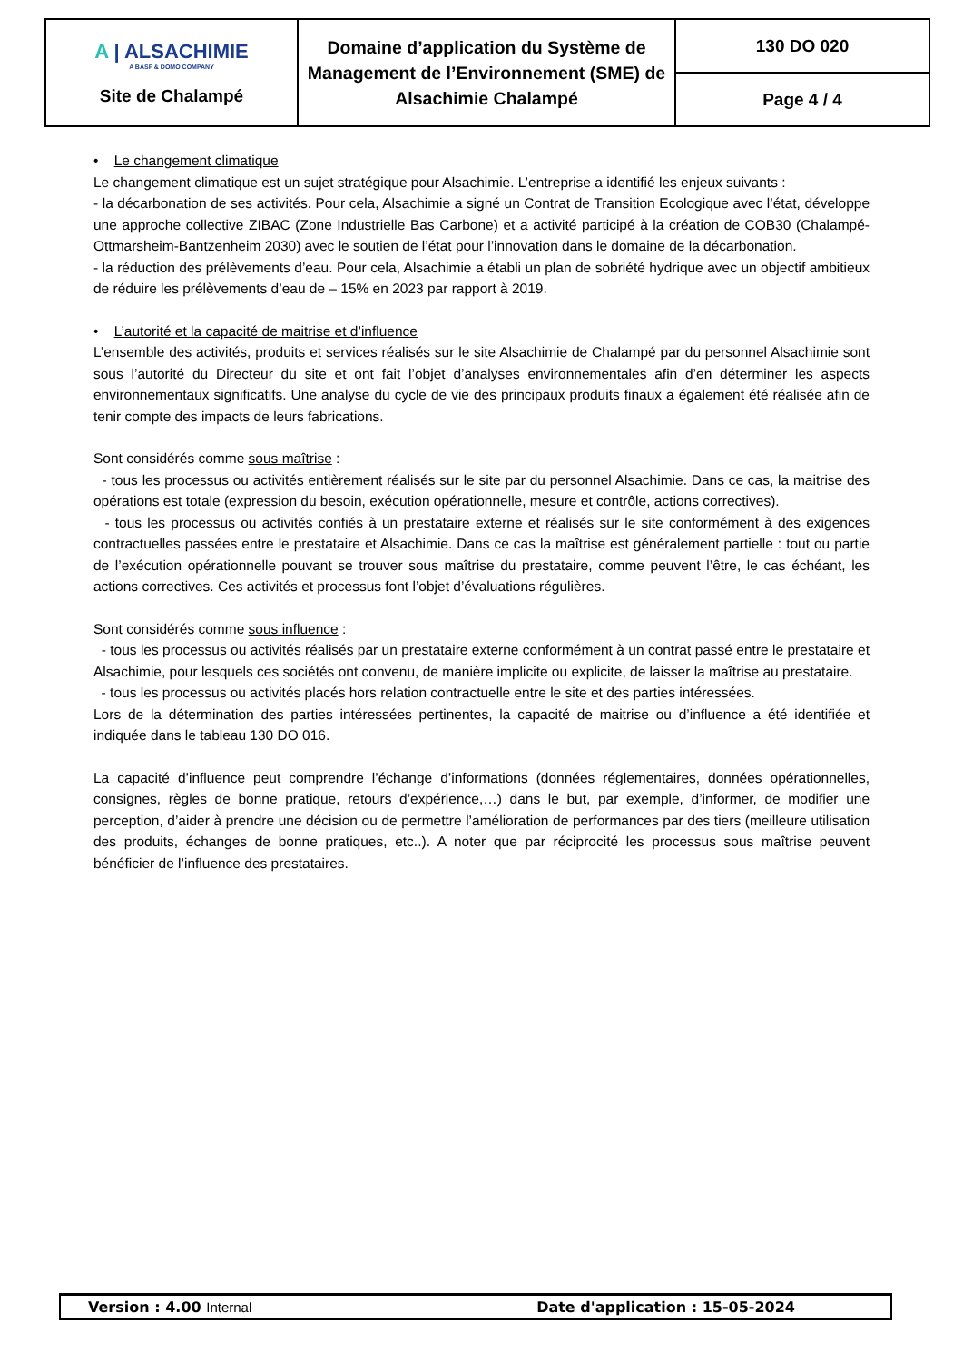| A / ALSACHIMIE A BASF & DOMO COMPANY Site de Chalampé | Domaine d’application du Système de Management de l’Environnement (SME) de Alsachimie Chalampé | 130 DO 020 |
| | | Page 4 / 4 |
• Le changement climatique
Le changement climatique est un sujet stratégique pour Alsachimie. L’entreprise a identifié les enjeux suivants :
- la décarbonation de ses activités. Pour cela, Alsachimie a signé un Contrat de Transition Ecologique avec l’état, développe une approche collective ZIBAC (Zone Industrielle Bas Carbone) et a activité participé à la création de COB30 (Chalampé-Ottmarsheim-Bantzenheim 2030) avec le soutien de l’état pour l’innovation dans le domaine de la décarbonation.
- la réduction des prélèvements d’eau. Pour cela, Alsachimie a établi un plan de sobriété hydrique avec un objectif ambitieux de réduire les prélèvements d’eau de – 15% en 2023 par rapport à 2019.
• L’autorité et la capacité de maitrise et d’influence
L’ensemble des activités, produits et services réalisés sur le site Alsachimie de Chalampé par du personnel Alsachimie sont sous l’autorité du Directeur du site et ont fait l’objet d’analyses environnementales afin d’en déterminer les aspects environnementaux significatifs. Une analyse du cycle de vie des principaux produits finaux a également été réalisée afin de tenir compte des impacts de leurs fabrications.
Sont considérés comme sous maîtrise :
- tous les processus ou activités entièrement réalisés sur le site par du personnel Alsachimie. Dans ce cas, la maitrise des opérations est totale (expression du besoin, exécution opérationnelle, mesure et contrôle, actions correctives).
- tous les processus ou activités confiés à un prestataire externe et réalisés sur le site conformément à des exigences contractuelles passées entre le prestataire et Alsachimie. Dans ce cas la maîtrise est généralement partielle : tout ou partie de l’exécution opérationnelle pouvant se trouver sous maîtrise du prestataire, comme peuvent l’être, le cas échéant, les actions correctives. Ces activités et processus font l’objet d’évaluations régulières.
Sont considérés comme sous influence :
- tous les processus ou activités réalisés par un prestataire externe conformément à un contrat passé entre le prestataire et Alsachimie, pour lesquels ces sociétés ont convenu, de manière implicite ou explicite, de laisser la maîtrise au prestataire.
- tous les processus ou activités placés hors relation contractuelle entre le site et des parties intéressées.
Lors de la détermination des parties intéressées pertinentes, la capacité de maitrise ou d’influence a été identifiée et indiquée dans le tableau 130 DO 016.
La capacité d’influence peut comprendre l’échange d’informations (données réglementaires, données opérationnelles, consignes, règles de bonne pratique, retours d’expérience,…) dans le but, par exemple, d’informer, de modifier une perception, d’aider à prendre une décision ou de permettre l’amélioration de performances par des tiers (meilleure utilisation des produits, échanges de bonne pratiques, etc..). A noter que par réciprocité les processus sous maîtrise peuvent bénéficier de l’influence des prestataires.
Version : 4.00 Internal Date d'application : 15-05-2024